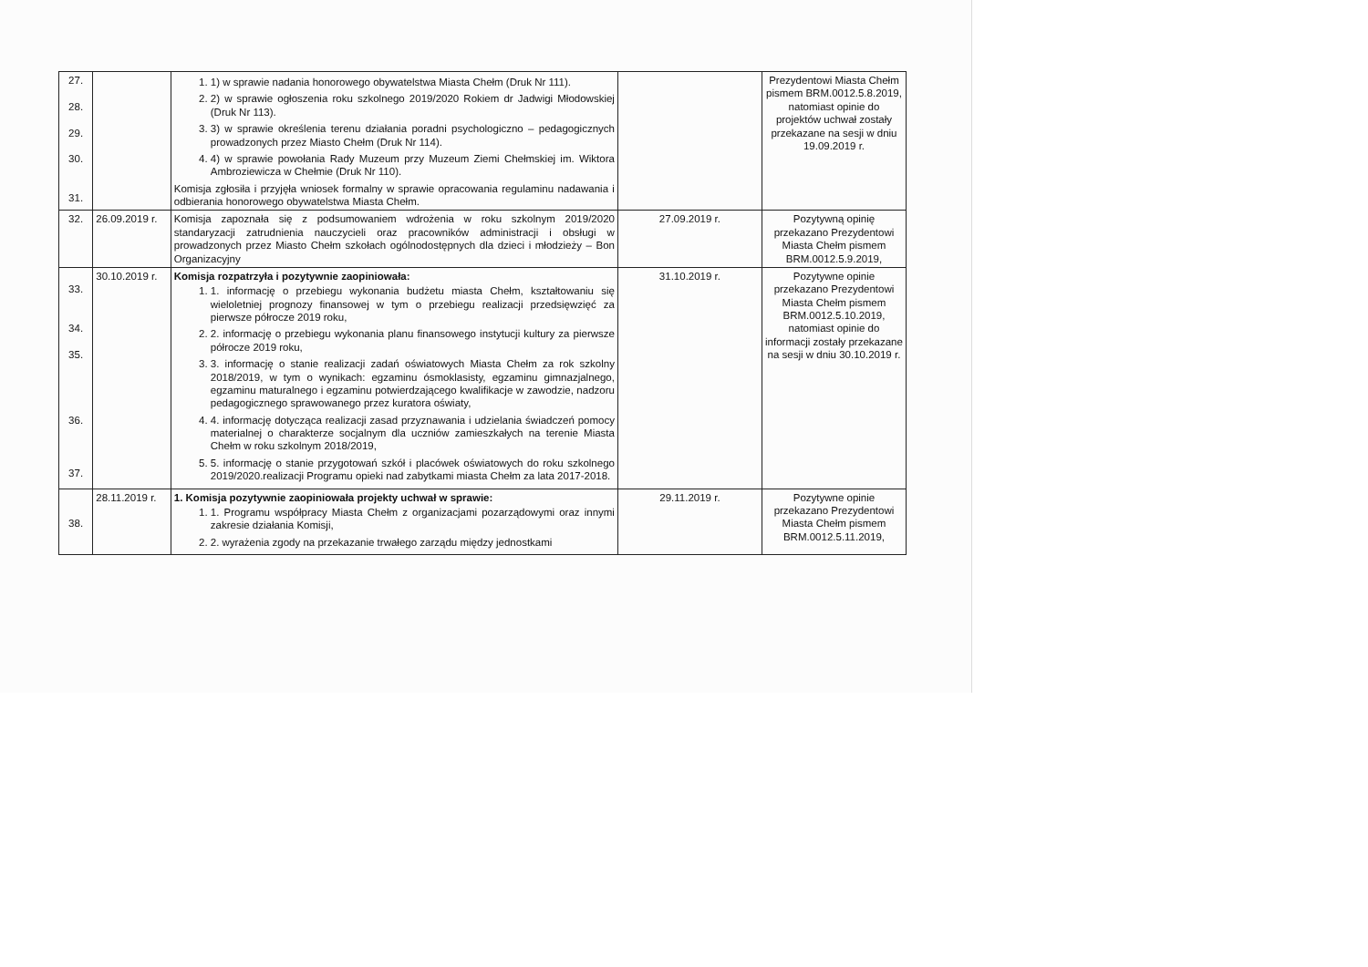| 27. 28. 29. 30. 31. | | 1. 1) w sprawie nadania honorowego obywatelstwa Miasta Chełm (Druk Nr 111). 2. 2) w sprawie ogłoszenia roku szkolnego 2019/2020 Rokiem dr Jadwigi Młodowskiej (Druk Nr 113). 3. 3) w sprawie określenia terenu działania poradni psychologiczno – pedagogicznych prowadzonych przez Miasto Chełm (Druk Nr 114). 4. 4) w sprawie powołania Rady Muzeum przy Muzeum Ziemi Chełmskiej im. Wiktora Ambroziewicza w Chełmie (Druk Nr 110). Komisja zgłosiła i przyjęła wniosek formalny w sprawie opracowania regulaminu nadawania i odbierania honorowego obywatelstwa Miasta Chełm. | | Prezydentowi Miasta Chełm pismem BRM.0012.5.8.2019, natomiast opinie do projektów uchwał zostały przekazane na sesji w dniu 19.09.2019 r. |
| 32. | 26.09.2019 r. | Komisja zapoznała się z podsumowaniem wdrożenia w roku szkolnym 2019/2020 standaryzacji zatrudnienia nauczycieli oraz pracowników administracji i obsługi w prowadzonych przez Miasto Chełm szkołach ogólnodostępnych dla dzieci i młodzieży – Bon Organizacyjny | 27.09.2019 r. | Pozytywną opinię przekazano Prezydentowi Miasta Chełm pismem BRM.0012.5.9.2019, |
| 33. 34. 35. 36. 37. | 30.10.2019 r. | Komisja rozpatrzyła i pozytywnie zaopiniowała: 1. 1. informację o przebiegu wykonania budżetu miasta Chełm, kształtowaniu się wieloletniej prognozy finansowej w tym o przebiegu realizacji przedsięwzięć za pierwsze półrocze 2019 roku, 2. 2. informację o przebiegu wykonania planu finansowego instytucji kultury za pierwsze półrocze 2019 roku, 3. 3. informację o stanie realizacji zadań oświatowych Miasta Chełm za rok szkolny 2018/2019, w tym o wynikach: egzaminu ósmoklasisty, egzaminu gimnazjalnego, egzaminu maturalnego i egzaminu potwierdzającego kwalifikacje w zawodzie, nadzoru pedagogicznego sprawowanego przez kuratora oświaty, 4. 4. informację dotycząca realizacji zasad przyznawania i udzielania świadczeń pomocy materialnej o charakterze socjalnym dla uczniów zamieszkałych na terenie Miasta Chełm w roku szkolnym 2018/2019, 5. 5. informację o stanie przygotowań szkół i placówek oświatowych do roku szkolnego 2019/2020.realizacji Programu opieki nad zabytkami miasta Chełm za lata 2017-2018. | 31.10.2019 r. | Pozytywne opinie przekazano Prezydentowi Miasta Chełm pismem BRM.0012.5.10.2019, natomiast opinie do informacji zostały przekazane na sesji w dniu 30.10.2019 r. |
| 38. | 28.11.2019 r. | 1. Komisja pozytywnie zaopiniowała projekty uchwał w sprawie: 1. 1. Programu współpracy Miasta Chełm z organizacjami pozarządowymi oraz innymi zakresie działania Komisji, 2. 2. wyrażenia zgody na przekazanie trwałego zarządu między jednostkami | 29.11.2019 r. | Pozytywne opinie przekazano Prezydentowi Miasta Chełm pismem BRM.0012.5.11.2019, |